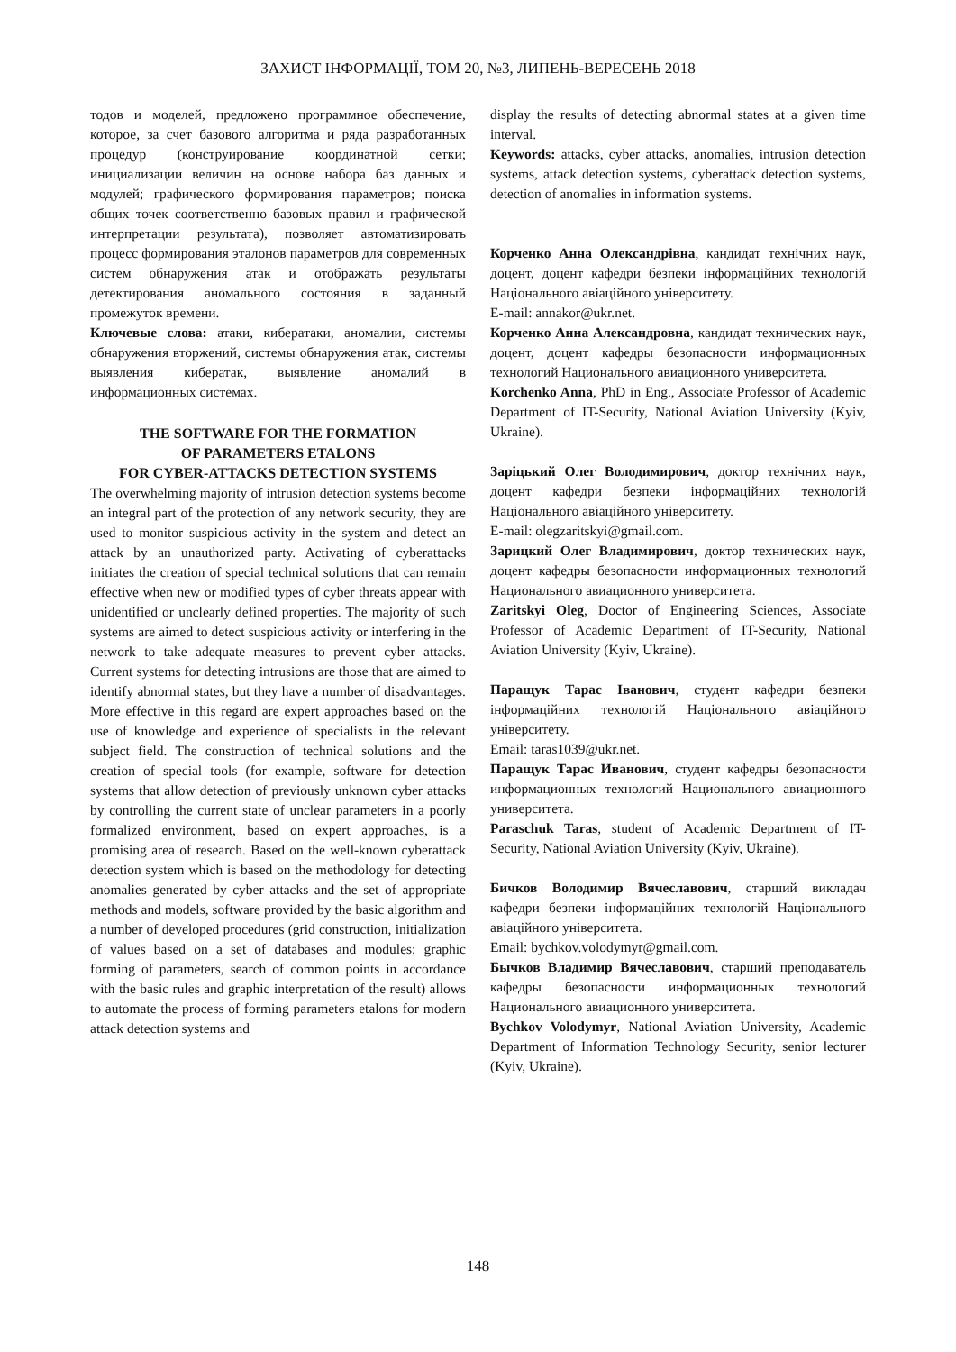ЗАХИСТ ІНФОРМАЦІЇ, ТОМ 20, №3, ЛИПЕНЬ-ВЕРЕСЕНЬ 2018
тодов и моделей, предложено программное обеспечение, которое, за счет базового алгоритма и ряда разработанных процедур (конструирование координатной сетки; инициализации величин на основе набора баз данных и модулей; графического формирования параметров; поиска общих точек соответственно базовых правил и графической интерпретации результата), позволяет автоматизировать процесс формирования эталонов параметров для современных систем обнаружения атак и отображать результаты детектирования аномального состояния в заданный промежуток времени.
Ключевые слова: атаки, кибератаки, аномалии, системы обнаружения вторжений, системы обнаружения атак, системы выявления кибератак, выявление аномалий в информационных системах.
THE SOFTWARE FOR THE FORMATION
OF PARAMETERS ETALONS
FOR CYBER-ATTACKS DETECTION SYSTEMS
The overwhelming majority of intrusion detection systems become an integral part of the protection of any network security, they are used to monitor suspicious activity in the system and detect an attack by an unauthorized party. Activating of cyberattacks initiates the creation of special technical solutions that can remain effective when new or modified types of cyber threats appear with unidentified or unclearly defined properties. The majority of such systems are aimed to detect suspicious activity or interfering in the network to take adequate measures to prevent cyber attacks. Current systems for detecting intrusions are those that are aimed to identify abnormal states, but they have a number of disadvantages. More effective in this regard are expert approaches based on the use of knowledge and experience of specialists in the relevant subject field. The construction of technical solutions and the creation of special tools (for example, software for detection systems that allow detection of previously unknown cyber attacks by controlling the current state of unclear parameters in a poorly formalized environment, based on expert approaches, is a promising area of research. Based on the well-known cyberattack detection system which is based on the methodology for detecting anomalies generated by cyber attacks and the set of appropriate methods and models, software provided by the basic algorithm and a number of developed procedures (grid construction, initialization of values based on a set of databases and modules; graphic forming of parameters, search of common points in accordance with the basic rules and graphic interpretation of the result) allows to automate the process of forming parameters etalons for modern attack detection systems and
display the results of detecting abnormal states at a given time interval.
Keywords: attacks, cyber attacks, anomalies, intrusion detection systems, attack detection systems, cyberattack detection systems, detection of anomalies in information systems.
Корченко Анна Олександрівна, кандидат технічних наук, доцент, доцент кафедри безпеки інформаційних технологій Національного авіаційного університету.
E-mail: annakor@ukr.net.
Корченко Анна Александровна, кандидат технических наук, доцент, доцент кафедры безопасности информационных технологий Национального авиационного университета.
Korchenko Anna, PhD in Eng., Associate Professor of Academic Department of IT-Security, National Aviation University (Kyiv, Ukraine).
Заріцький Олег Володимирович, доктор технічних наук, доцент кафедри безпеки інформаційних технологій Національного авіаційного університету.
E-mail: olegzaritskyi@gmail.com.
Зарицкий Олег Владимирович, доктор технических наук, доцент кафедры безопасности информационных технологий Национального авиационного университета.
Zaritskyi Oleg, Doctor of Engineering Sciences, Associate Professor of Academic Department of IT-Security, National Aviation University (Kyiv, Ukraine).
Паращук Тарас Іванович, студент кафедри безпеки інформаційних технологій Національного авіаційного університету.
Email: taras1039@ukr.net.
Паращук Тарас Иванович, студент кафедры безопасности информационных технологий Национального авиационного университета.
Paraschuk Taras, student of Academic Department of IT-Security, National Aviation University (Kyiv, Ukraine).
Бичков Володимир Вячеславович, старший викладач кафедри безпеки інформаційних технологій Національного авіаційного університета.
Email: bychkov.volodymyr@gmail.com.
Бычков Владимир Вячеславович, старший преподаватель кафедры безопасности информационных технологий Национального авиационного университета.
Bychkov Volodymyr, National Aviation University, Academic Department of Information Technology Security, senior lecturer (Kyiv, Ukraine).
148